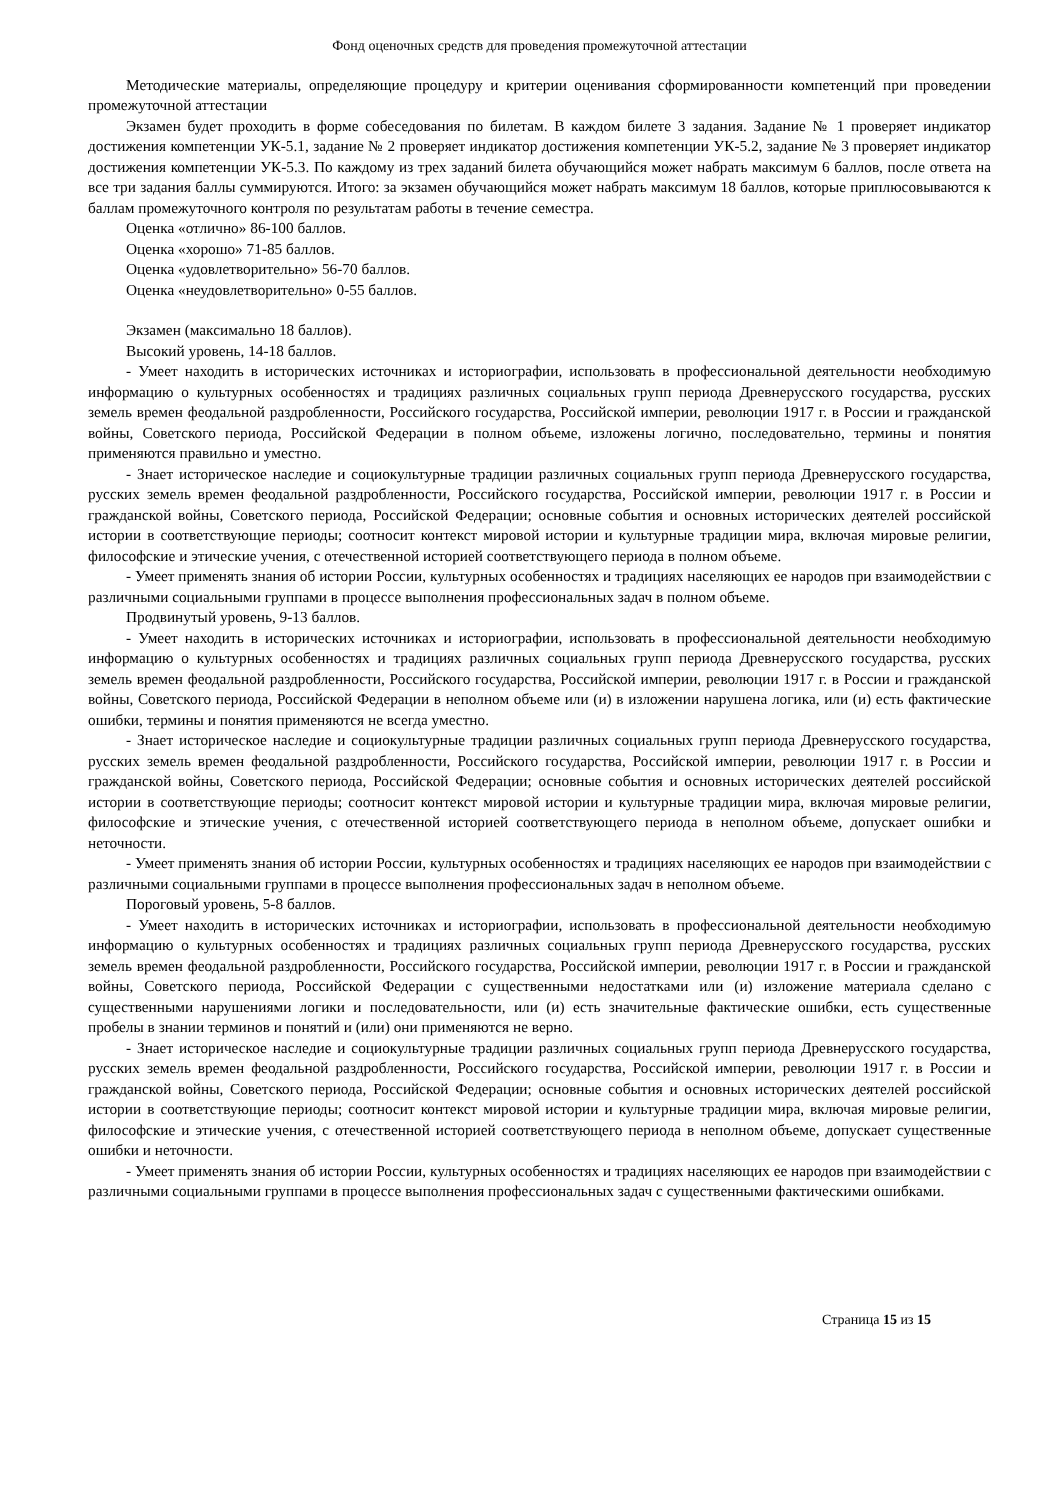Фонд оценочных средств для проведения промежуточной аттестации
Методические материалы, определяющие процедуру и критерии оценивания сформированности компетенций при проведении промежуточной аттестации
Экзамен будет проходить в форме собеседования по билетам. В каждом билете 3 задания. Задание № 1 проверяет индикатор достижения компетенции УК-5.1, задание № 2 проверяет индикатор достижения компетенции УК-5.2, задание № 3 проверяет индикатор достижения компетенции УК-5.3. По каждому из трех заданий билета обучающийся может набрать максимум 6 баллов, после ответа на все три задания баллы суммируются. Итого: за экзамен обучающийся может набрать максимум 18 баллов, которые приплюсовываются к баллам промежуточного контроля по результатам работы в течение семестра.
Оценка «отлично» 86-100 баллов.
Оценка «хорошо» 71-85 баллов.
Оценка «удовлетворительно» 56-70 баллов.
Оценка «неудовлетворительно» 0-55 баллов.
Экзамен (максимально 18 баллов).
Высокий уровень, 14-18 баллов.
- Умеет находить в исторических источниках и историографии, использовать в профессиональной деятельности необходимую информацию о культурных особенностях и традициях различных социальных групп периода Древнерусского государства, русских земель времен феодальной раздробленности, Российского государства, Российской империи, революции 1917 г. в России и гражданской войны, Советского периода, Российской Федерации в полном объеме, изложены логично, последовательно, термины и понятия применяются правильно и уместно.
- Знает историческое наследие и социокультурные традиции различных социальных групп периода Древнерусского государства, русских земель времен феодальной раздробленности, Российского государства, Российской империи, революции 1917 г. в России и гражданской войны, Советского периода, Российской Федерации; основные события и основных исторических деятелей российской истории в соответствующие периоды; соотносит контекст мировой истории и культурные традиции мира, включая мировые религии, философские и этические учения, с отечественной историей соответствующего периода в полном объеме.
- Умеет применять знания об истории России, культурных особенностях и традициях населяющих ее народов при взаимодействии с различными социальными группами в процессе выполнения профессиональных задач в полном объеме.
Продвинутый уровень, 9-13 баллов.
- Умеет находить в исторических источниках и историографии, использовать в профессиональной деятельности необходимую информацию о культурных особенностях и традициях различных социальных групп периода Древнерусского государства, русских земель времен феодальной раздробленности, Российского государства, Российской империи, революции 1917 г. в России и гражданской войны, Советского периода, Российской Федерации в неполном объеме или (и) в изложении нарушена логика, или (и) есть фактические ошибки, термины и понятия применяются не всегда уместно.
- Знает историческое наследие и социокультурные традиции различных социальных групп периода Древнерусского государства, русских земель времен феодальной раздробленности, Российского государства, Российской империи, революции 1917 г. в России и гражданской войны, Советского периода, Российской Федерации; основные события и основных исторических деятелей российской истории в соответствующие периоды; соотносит контекст мировой истории и культурные традиции мира, включая мировые религии, философские и этические учения, с отечественной историей соответствующего периода в неполном объеме, допускает ошибки и неточности.
- Умеет применять знания об истории России, культурных особенностях и традициях населяющих ее народов при взаимодействии с различными социальными группами в процессе выполнения профессиональных задач в неполном объеме.
Пороговый уровень, 5-8 баллов.
- Умеет находить в исторических источниках и историографии, использовать в профессиональной деятельности необходимую информацию о культурных особенностях и традициях различных социальных групп периода Древнерусского государства, русских земель времен феодальной раздробленности, Российского государства, Российской империи, революции 1917 г. в России и гражданской войны, Советского периода, Российской Федерации с существенными недостатками или (и) изложение материала сделано с существенными нарушениями логики и последовательности, или (и) есть значительные фактические ошибки, есть существенные пробелы в знании терминов и понятий и (или) они применяются не верно.
- Знает историческое наследие и социокультурные традиции различных социальных групп периода Древнерусского государства, русских земель времен феодальной раздробленности, Российского государства, Российской империи, революции 1917 г. в России и гражданской войны, Советского периода, Российской Федерации; основные события и основных исторических деятелей российской истории в соответствующие периоды; соотносит контекст мировой истории и культурные традиции мира, включая мировые религии, философские и этические учения, с отечественной историей соответствующего периода в неполном объеме, допускает существенные ошибки и неточности.
- Умеет применять знания об истории России, культурных особенностях и традициях населяющих ее народов при взаимодействии с различными социальными группами в процессе выполнения профессиональных задач с существенными фактическими ошибками.
Страница 15 из 15